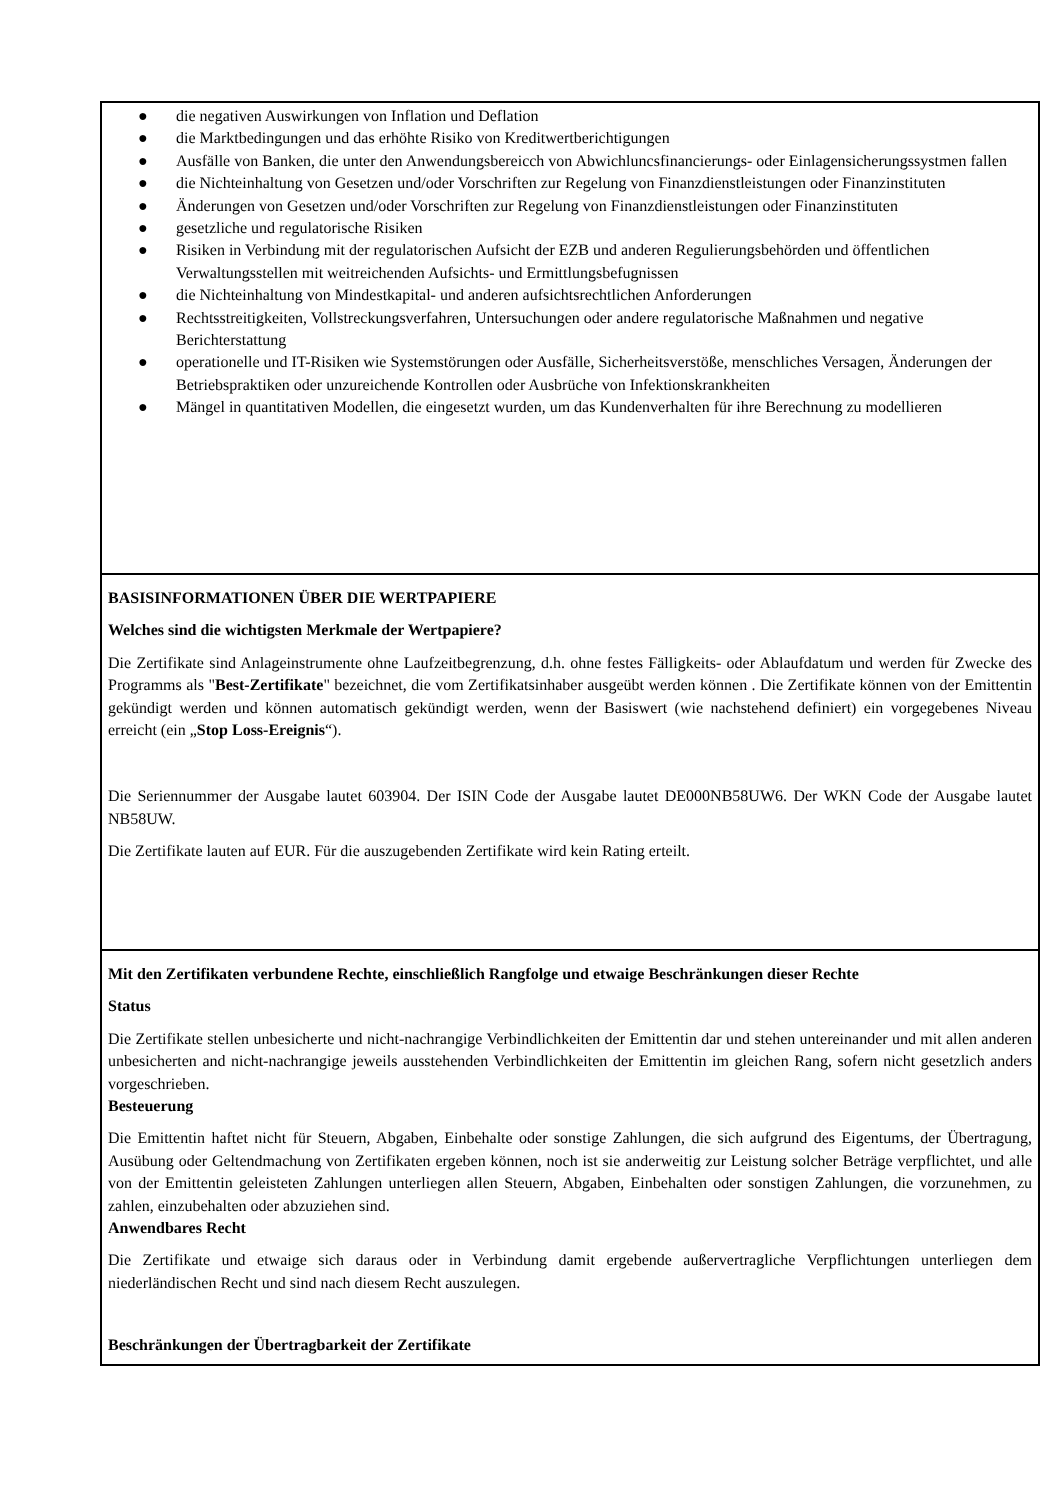● die negativen Auswirkungen von Inflation und Deflation
● die Marktbedingungen und das erhöhte Risiko von Kreditwertberichtigungen
● Ausfälle von Banken, die unter den Anwendungsbereicch von Abwichluncsfinancierungs- oder Einlagensicherungssystmen fallen
● die Nichteinhaltung von Gesetzen und/oder Vorschriften zur Regelung von Finanzdienstleistungen oder Finanzinstituten
● Änderungen von Gesetzen und/oder Vorschriften zur Regelung von Finanzdienstleistungen oder Finanzinstituten
● gesetzliche und regulatorische Risiken
● Risiken in Verbindung mit der regulatorischen Aufsicht der EZB und anderen Regulierungsbehörden und öffentlichen Verwaltungsstellen mit weitreichenden Aufsichts- und Ermittlungsbefugnissen
● die Nichteinhaltung von Mindestkapital- und anderen aufsichtsrechtlichen Anforderungen
● Rechtsstreitigkeiten, Vollstreckungsverfahren, Untersuchungen oder andere regulatorische Maßnahmen und negative Berichterstattung
● operationelle und IT-Risiken wie Systemstörungen oder Ausfälle, Sicherheitsverstöße, menschliches Versagen, Änderungen der Betriebspraktiken oder unzureichende Kontrollen oder Ausbrüche von Infektionskrankheiten
● Mängel in quantitativen Modellen, die eingesetzt wurden, um das Kundenverhalten für ihre Berechnung zu modellieren
BASISINFORMATIONEN ÜBER DIE WERTPAPIERE
Welches sind die wichtigsten Merkmale der Wertpapiere?
Die Zertifikate sind Anlageinstrumente ohne Laufzeitbegrenzung, d.h. ohne festes Fälligkeits- oder Ablaufdatum und werden für Zwecke des Programms als "Best-Zertifikate" bezeichnet, die vom Zertifikatsinhaber ausgeübt werden können . Die Zertifikate können von der Emittentin gekündigt werden und können automatisch gekündigt werden, wenn der Basiswert (wie nachstehend definiert) ein vorgegebenes Niveau erreicht (ein „Stop Loss-Ereignis“).
Die Seriennummer der Ausgabe lautet 603904. Der ISIN Code der Ausgabe lautet DE000NB58UW6. Der WKN Code der Ausgabe lautet NB58UW.
Die Zertifikate lauten auf EUR. Für die auszugebenden Zertifikate wird kein Rating erteilt.
Mit den Zertifikaten verbundene Rechte, einschließlich Rangfolge und etwaige Beschränkungen dieser Rechte
Status
Die Zertifikate stellen unbesicherte und nicht-nachrangige Verbindlichkeiten der Emittentin dar und stehen untereinander und mit allen anderen unbesicherten and nicht-nachrangige jeweils ausstehenden Verbindlichkeiten der Emittentin im gleichen Rang, sofern nicht gesetzlich anders vorgeschrieben.
Besteuerung
Die Emittentin haftet nicht für Steuern, Abgaben, Einbehalte oder sonstige Zahlungen, die sich aufgrund des Eigentums, der Übertragung, Ausübung oder Geltendmachung von Zertifikaten ergeben können, noch ist sie anderweitig zur Leistung solcher Beträge verpflichtet, und alle von der Emittentin geleisteten Zahlungen unterliegen allen Steuern, Abgaben, Einbehalten oder sonstigen Zahlungen, die vorzunehmen, zu zahlen, einzubehalten oder abzuziehen sind.
Anwendbares Recht
Die Zertifikate und etwaige sich daraus oder in Verbindung damit ergebende außervertragliche Verpflichtungen unterliegen dem niederländischen Recht und sind nach diesem Recht auszulegen.
Beschränkungen der Übertragbarkeit der Zertifikate